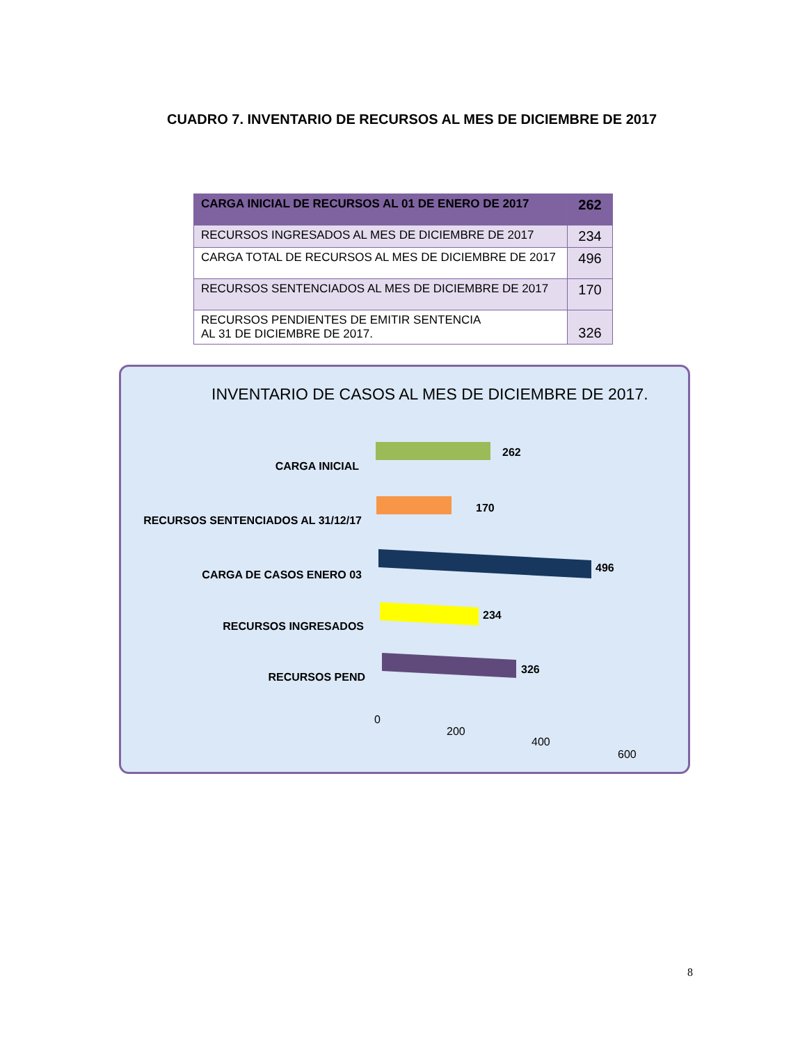CUADRO 7. INVENTARIO DE RECURSOS AL MES DE DICIEMBRE DE 2017
| CARGA INICIAL DE RECURSOS AL 01 DE ENERO DE 2017 | 262 |
| RECURSOS INGRESADOS AL MES DE DICIEMBRE DE 2017 | 234 |
| CARGA TOTAL DE RECURSOS AL MES DE DICIEMBRE DE 2017 | 496 |
| RECURSOS SENTENCIADOS AL MES DE DICIEMBRE DE 2017 | 170 |
| RECURSOS PENDIENTES DE EMITIR SENTENCIA AL 31 DE DICIEMBRE DE 2017. | 326 |
INVENTARIO DE CASOS AL MES DE DICIEMBRE DE 2017.
CARGA INICIAL
262
RECURSOS SENTENCIADOS AL 31/12/17
170
CARGA DE CASOS ENERO 03
496
RECURSOS INGRESADOS
234
RECURSOS PEND
326
0
200
400
600
8